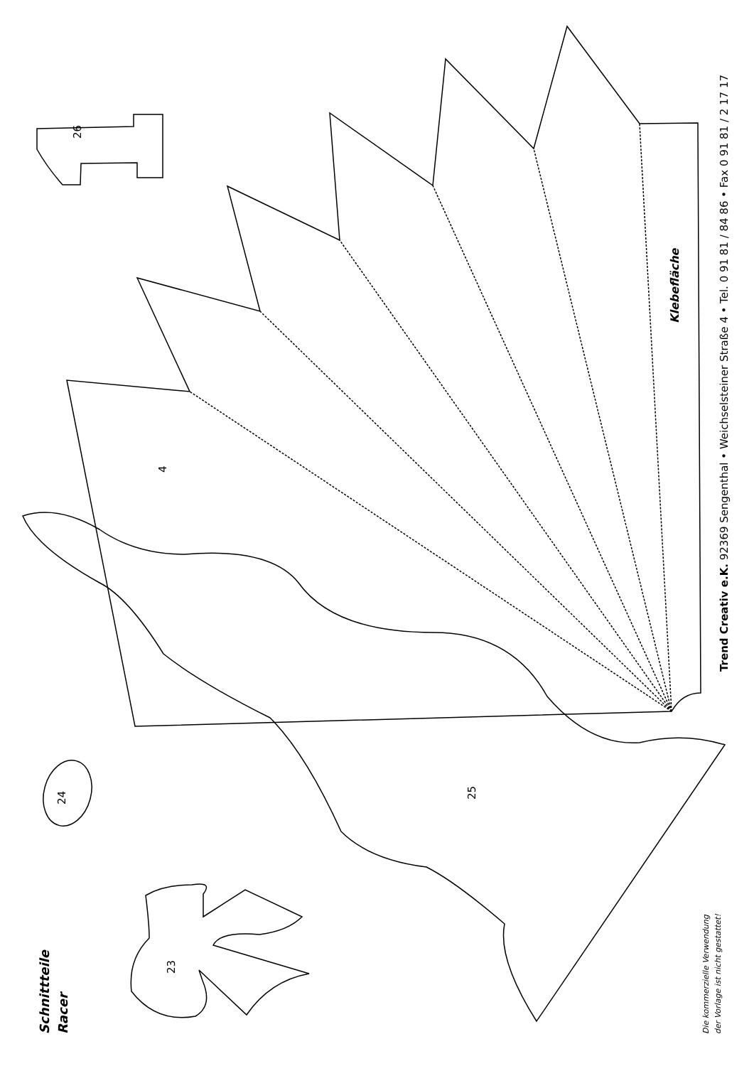26
4
25
24
23
Klebefläche
Trend Creativ e.K. 92369 Sengenthal • Weichselsteiner Straße 4 • Tel. 0 91 81 / 84 86 • Fax 0 91 81 / 2 17 17
Schnittteile
Racer
Die kommerzielle Verwendung
der Vorlage ist nicht gestattet!